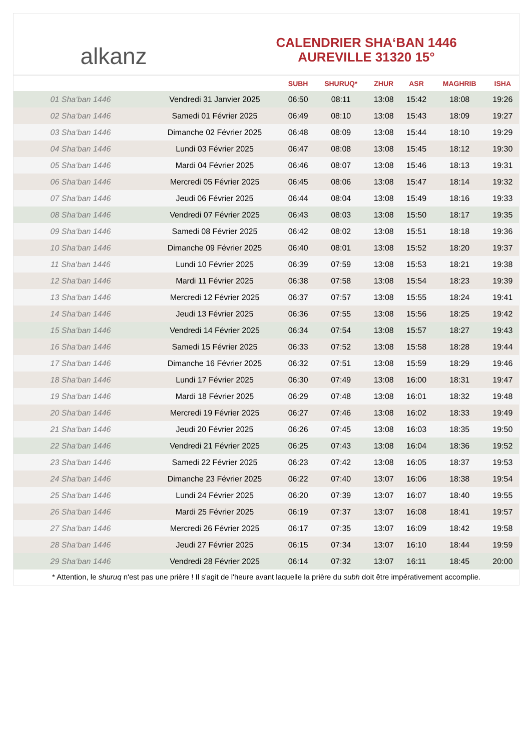alkanz
CALENDRIER SHA‘BAN 1446
AUREVILLE 31320 15°
| | | SUBH | SHURUQ* | ZHUR | ASR | MAGHRIB | ISHA |
| --- | --- | --- | --- | --- | --- | --- | --- |
| 01 Sha‘ban 1446 | Vendredi 31 Janvier 2025 | 06:50 | 08:11 | 13:08 | 15:42 | 18:08 | 19:26 |
| 02 Sha‘ban 1446 | Samedi 01 Février 2025 | 06:49 | 08:10 | 13:08 | 15:43 | 18:09 | 19:27 |
| 03 Sha‘ban 1446 | Dimanche 02 Février 2025 | 06:48 | 08:09 | 13:08 | 15:44 | 18:10 | 19:29 |
| 04 Sha‘ban 1446 | Lundi 03 Février 2025 | 06:47 | 08:08 | 13:08 | 15:45 | 18:12 | 19:30 |
| 05 Sha‘ban 1446 | Mardi 04 Février 2025 | 06:46 | 08:07 | 13:08 | 15:46 | 18:13 | 19:31 |
| 06 Sha‘ban 1446 | Mercredi 05 Février 2025 | 06:45 | 08:06 | 13:08 | 15:47 | 18:14 | 19:32 |
| 07 Sha‘ban 1446 | Jeudi 06 Février 2025 | 06:44 | 08:04 | 13:08 | 15:49 | 18:16 | 19:33 |
| 08 Sha‘ban 1446 | Vendredi 07 Février 2025 | 06:43 | 08:03 | 13:08 | 15:50 | 18:17 | 19:35 |
| 09 Sha‘ban 1446 | Samedi 08 Février 2025 | 06:42 | 08:02 | 13:08 | 15:51 | 18:18 | 19:36 |
| 10 Sha‘ban 1446 | Dimanche 09 Février 2025 | 06:40 | 08:01 | 13:08 | 15:52 | 18:20 | 19:37 |
| 11 Sha‘ban 1446 | Lundi 10 Février 2025 | 06:39 | 07:59 | 13:08 | 15:53 | 18:21 | 19:38 |
| 12 Sha‘ban 1446 | Mardi 11 Février 2025 | 06:38 | 07:58 | 13:08 | 15:54 | 18:23 | 19:39 |
| 13 Sha‘ban 1446 | Mercredi 12 Février 2025 | 06:37 | 07:57 | 13:08 | 15:55 | 18:24 | 19:41 |
| 14 Sha‘ban 1446 | Jeudi 13 Février 2025 | 06:36 | 07:55 | 13:08 | 15:56 | 18:25 | 19:42 |
| 15 Sha‘ban 1446 | Vendredi 14 Février 2025 | 06:34 | 07:54 | 13:08 | 15:57 | 18:27 | 19:43 |
| 16 Sha‘ban 1446 | Samedi 15 Février 2025 | 06:33 | 07:52 | 13:08 | 15:58 | 18:28 | 19:44 |
| 17 Sha‘ban 1446 | Dimanche 16 Février 2025 | 06:32 | 07:51 | 13:08 | 15:59 | 18:29 | 19:46 |
| 18 Sha‘ban 1446 | Lundi 17 Février 2025 | 06:30 | 07:49 | 13:08 | 16:00 | 18:31 | 19:47 |
| 19 Sha‘ban 1446 | Mardi 18 Février 2025 | 06:29 | 07:48 | 13:08 | 16:01 | 18:32 | 19:48 |
| 20 Sha‘ban 1446 | Mercredi 19 Février 2025 | 06:27 | 07:46 | 13:08 | 16:02 | 18:33 | 19:49 |
| 21 Sha‘ban 1446 | Jeudi 20 Février 2025 | 06:26 | 07:45 | 13:08 | 16:03 | 18:35 | 19:50 |
| 22 Sha‘ban 1446 | Vendredi 21 Février 2025 | 06:25 | 07:43 | 13:08 | 16:04 | 18:36 | 19:52 |
| 23 Sha‘ban 1446 | Samedi 22 Février 2025 | 06:23 | 07:42 | 13:08 | 16:05 | 18:37 | 19:53 |
| 24 Sha‘ban 1446 | Dimanche 23 Février 2025 | 06:22 | 07:40 | 13:07 | 16:06 | 18:38 | 19:54 |
| 25 Sha‘ban 1446 | Lundi 24 Février 2025 | 06:20 | 07:39 | 13:07 | 16:07 | 18:40 | 19:55 |
| 26 Sha‘ban 1446 | Mardi 25 Février 2025 | 06:19 | 07:37 | 13:07 | 16:08 | 18:41 | 19:57 |
| 27 Sha‘ban 1446 | Mercredi 26 Février 2025 | 06:17 | 07:35 | 13:07 | 16:09 | 18:42 | 19:58 |
| 28 Sha‘ban 1446 | Jeudi 27 Février 2025 | 06:15 | 07:34 | 13:07 | 16:10 | 18:44 | 19:59 |
| 29 Sha‘ban 1446 | Vendredi 28 Février 2025 | 06:14 | 07:32 | 13:07 | 16:11 | 18:45 | 20:00 |
* Attention, le shuruq n'est pas une prière ! Il s'agit de l'heure avant laquelle la prière du subh doit être impérativement accomplie.